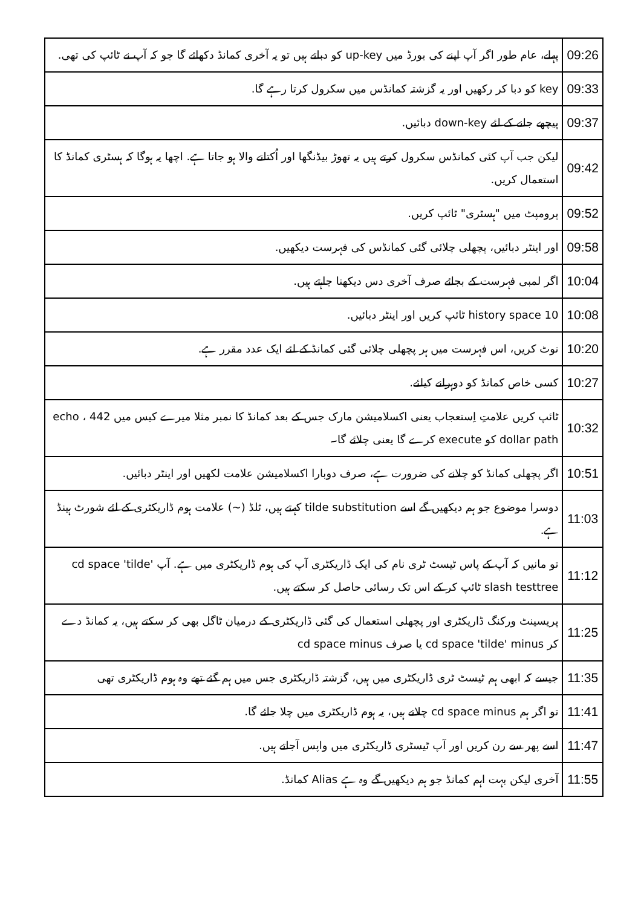| 09:26 | پہلے، عام طور اگر آپ اپنے کی بورڈ میں up-key کو دباتے ہیں تو یہ آخری کمانڈ دکھائے گا جو کہ آپ نے ٹائپ کی تھی. |
| 09:33 | key کو دبا کر رکھیں اور یہ گزشتہ کمانڈس میں سکرول کرتا رہے گا. |
| 09:37 | پیچھے جانے کے لئے down-key دبائیں. |
| 09:42 | لیکن جب آپ کئی کمانڈس سکرول کرتے ہیں یہ تھوڑ بیڈنگھا اور اُکتانے والا ہو جاتا ہے. اچھا یہ ہوگا کہ ہسٹری کمانڈ کا استعمال کریں. |
| 09:52 | پرومپٹ میں "ہسٹری" ٹائپ کریں. |
| 09:58 | اور اینٹر دبائیں، پچھلی چلائی گئی کمانڈس کی فہرست دیکھیں. |
| 10:04 | اگر لمبی فہرست کے بجائے صرف آخری دس دیکھنا چاہتے ہیں. |
| 10:08 | history space 10 ٹائپ کریں اور اینٹر دبائیں. |
| 10:20 | نوٹ کریں، اس فہرست میں ہر پچھلی چلائی گئی کمانڈ کے لئے ایک عدد مقرر ہے. |
| 10:27 | کسی خاص کمانڈ کو دوہرانے کیلئے. |
| 10:32 | ٹائپ کریں علامتِ اِستعجاب یعنی اکسلامیشن مارک جس کے بعد کمانڈ کا نمبر مثلا میرے کیس میں 442 ، echo dollar path کو execute کرے گا یعنی چلائے گا۔ |
| 10:51 | اگر پچھلی کمانڈ کو چلانے کی ضرورت ہے، صرف دوبارا اکسلامیشن علامت لکھیں اور اینٹر دبائیں. |
| 11:03 | دوسرا موضوع جو ہم دیکھیں گے اسے tilde substitution کہتے ہیں، ٹلڈ (~) علامت ہوم ڈاریکٹری کے لئے شورٹ ہینڈ ہے. |
| 11:12 | تو مانیں کہ آپ کے پاس ٹیسٹ ٹری نام کی ایک ڈاریکٹری آپ کی ہوم ڈاریکٹری میں ہے. آپ cd space 'tilde' slash testtree ٹائپ کر کے اس تک رسائی حاصل کر سکتے ہیں. |
| 11:25 | پریسینٹ ورکنگ ڈاریکٹری اور پچھلی استعمال کی گئی ڈاریکٹری کے درمیان ٹاگل بھی کر سکتے ہیں، یہ کمانڈ دے کر cd space 'tilde' minus یا صرف cd space minus |
| 11:35 | جیسے کہ ابھی ہم ٹیسٹ ٹری ڈاریکٹری میں ہیں، گزشتہ ڈاریکٹری جس میں ہم گئے تھے وہ ہوم ڈاریکٹری تھی |
| 11:41 | تو اگر ہم cd space minus چلاتے ہیں، یہ ہوم ڈاریکٹری میں چلا جائے گا. |
| 11:47 | اسے پھر سے رن کریں اور آپ ٹیسٹری ڈاریکٹری میں واپس آجاتے ہیں. |
| 11:55 | آخری لیکن بہت اہم کمانڈ جو ہم دیکھیں گے وہ ہے Alias کمانڈ. |